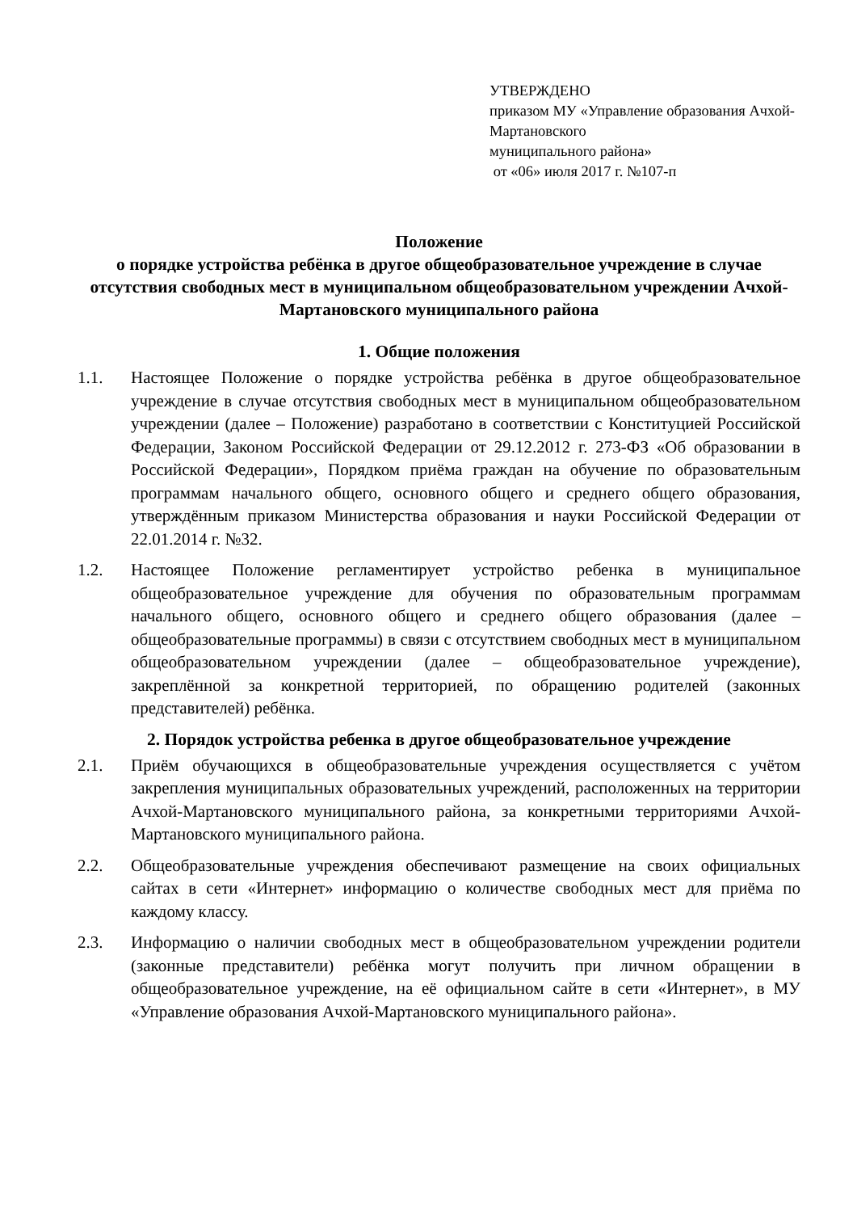УТВЕРЖДЕНО
приказом МУ «Управление образования Ачхой-Мартановского
муниципального района»
от «06» июля 2017 г. №107-п
Положение
о порядке устройства ребёнка в другое общеобразовательное учреждение в случае отсутствия свободных мест в муниципальном общеобразовательном учреждении Ачхой-Мартановского муниципального района
1. Общие положения
1.1. Настоящее Положение о порядке устройства ребёнка в другое общеобразовательное учреждение в случае отсутствия свободных мест в муниципальном общеобразовательном учреждении (далее – Положение) разработано в соответствии с Конституцией Российской Федерации, Законом Российской Федерации от 29.12.2012 г. 273-ФЗ «Об образовании в Российской Федерации», Порядком приёма граждан на обучение по образовательным программам начального общего, основного общего и среднего общего образования, утверждённым приказом Министерства образования и науки Российской Федерации от 22.01.2014 г. №32.
1.2. Настоящее Положение регламентирует устройство ребенка в муниципальное общеобразовательное учреждение для обучения по образовательным программам начального общего, основного общего и среднего общего образования (далее – общеобразовательные программы) в связи с отсутствием свободных мест в муниципальном общеобразовательном учреждении (далее – общеобразовательное учреждение), закреплённой за конкретной территорией, по обращению родителей (законных представителей) ребёнка.
2. Порядок устройства ребенка в другое общеобразовательное учреждение
2.1. Приём обучающихся в общеобразовательные учреждения осуществляется с учётом закрепления муниципальных образовательных учреждений, расположенных на территории Ачхой-Мартановского муниципального района, за конкретными территориями Ачхой-Мартановского муниципального района.
2.2. Общеобразовательные учреждения обеспечивают размещение на своих официальных сайтах в сети «Интернет» информацию о количестве свободных мест для приёма по каждому классу.
2.3. Информацию о наличии свободных мест в общеобразовательном учреждении родители (законные представители) ребёнка могут получить при личном обращении в общеобразовательное учреждение, на её официальном сайте в сети «Интернет», в МУ «Управление образования Ачхой-Мартановского муниципального района».